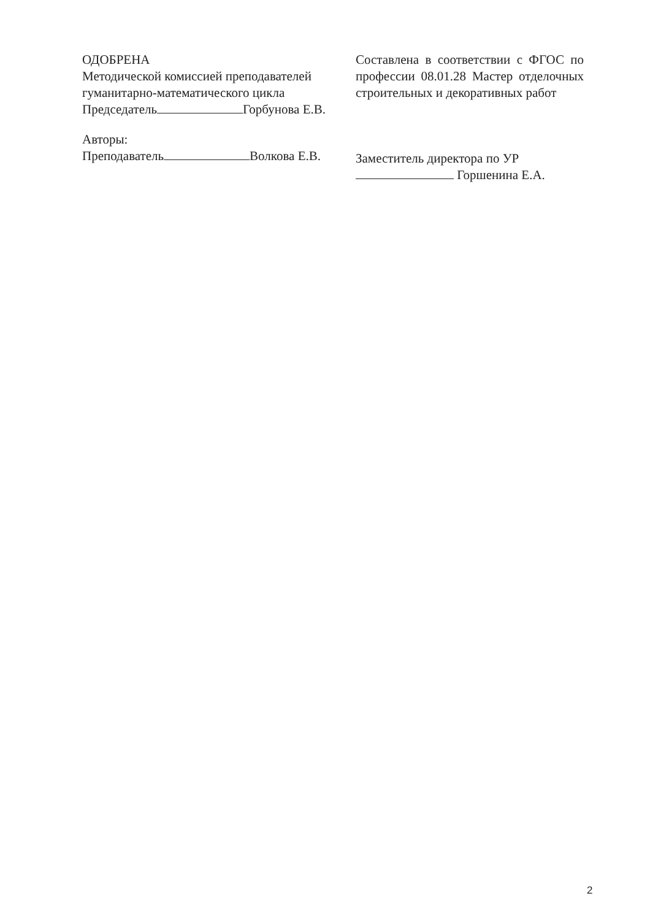ОДОБРЕНА
Методической комиссией преподавателей гуманитарно-математического цикла
Председатель Горбунова Е.В.
Авторы:
Преподаватель Волкова Е.В.
Составлена в соответствии с ФГОС по профессии 08.01.28 Мастер отделочных строительных и декоративных работ
Заместитель директора по УР
Горшенина Е.А.
2